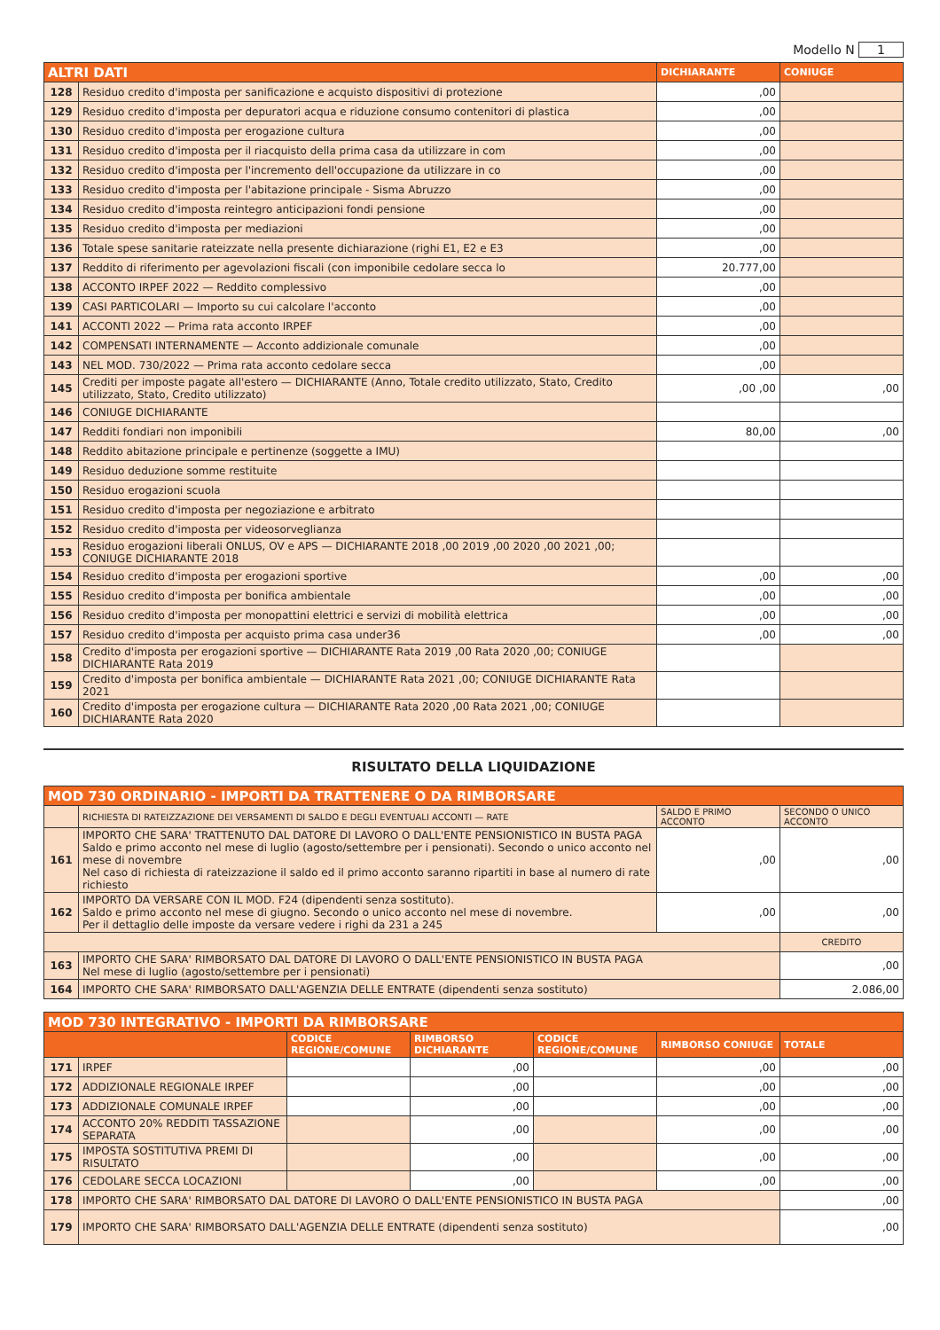Modello N 1
| ALTRI DATI | | DICHIARANTE | CONIUGE |
| --- | --- | --- | --- |
| 128 | Residuo credito d'imposta per sanificazione e acquisto dispositivi di protezione | ,00 | |
| 129 | Residuo credito d'imposta per depuratori acqua e riduzione consumo contenitori di plastica | ,00 | |
| 130 | Residuo credito d'imposta per erogazione cultura | ,00 | |
| 131 | Residuo credito d'imposta per il riacquisto della prima casa da utilizzare in com | ,00 | |
| 132 | Residuo credito d'imposta per l'incremento dell'occupazione da utilizzare in co | ,00 | |
| 133 | Residuo credito d'imposta per l'abitazione principale - Sisma Abruzzo | ,00 | |
| 134 | Residuo credito d'imposta reintegro anticipazioni fondi pensione | ,00 | |
| 135 | Residuo credito d'imposta per mediazioni | ,00 | |
| 136 | Totale spese sanitarie rateizzate nella presente dichiarazione (righi E1, E2 e E3 | ,00 | |
| 137 | Reddito di riferimento per agevolazioni fiscali (con imponibile cedolare secca lo | 20.777,00 | |
| 138 | ACCONTO IRPEF 2022 — Reddito complessivo | ,00 | |
| 139 | CASI PARTICOLARI — Importo su cui calcolare l'acconto | ,00 | |
| 141 | ACCONTI 2022 — Prima rata acconto IRPEF | ,00 | |
| 142 | COMPENSATI INTERNAMENTE — Acconto addizionale comunale | ,00 | |
| 143 | NEL MOD. 730/2022 — Prima rata acconto cedolare secca | ,00 | |
| 145 | Crediti per imposte pagate all'estero — DICHIARANTE (Anno, Totale credito utilizzato, Stato, Credito utilizzato, Stato, Credito utilizzato) | ,00 ,00 | ,00 |
| 146 | CONIUGE DICHIARANTE | | |
| 147 | Redditi fondiari non imponibili | 80,00 | ,00 |
| 148 | Reddito abitazione principale e pertinenze (soggette a IMU) | | |
| 149 | Residuo deduzione somme restituite | | |
| 150 | Residuo erogazioni scuola | | |
| 151 | Residuo credito d'imposta per negoziazione e arbitrato | | |
| 152 | Residuo credito d'imposta per videosorveglianza | | |
| 153 | Residuo erogazioni liberali ONLUS, OV e APS — DICHIARANTE 2018 ,00 2019 ,00 2020 ,00 2021 ,00; CONIUGE DICHIARANTE 2018 | | |
| 154 | Residuo credito d'imposta per erogazioni sportive | ,00 | ,00 |
| 155 | Residuo credito d'imposta per bonifica ambientale | ,00 | ,00 |
| 156 | Residuo credito d'imposta per monopattini elettrici e servizi di mobilità elettrica | ,00 | ,00 |
| 157 | Residuo credito d'imposta per acquisto prima casa under36 | ,00 | ,00 |
| 158 | Credito d'imposta per erogazioni sportive — DICHIARANTE Rata 2019 ,00 Rata 2020 ,00; CONIUGE DICHIARANTE Rata 2019 | | |
| 159 | Credito d'imposta per bonifica ambientale — DICHIARANTE Rata 2021 ,00; CONIUGE DICHIARANTE Rata 2021 | | |
| 160 | Credito d'imposta per erogazione cultura — DICHIARANTE Rata 2020 ,00 Rata 2021 ,00; CONIUGE DICHIARANTE Rata 2020 | | |
RISULTATO DELLA LIQUIDAZIONE
| MOD 730 ORDINARIO - IMPORTI DA TRATTENERE O DA RIMBORSARE | | | |
| | RICHIESTA DI RATEIZZAZIONE DEI VERSAMENTI DI SALDO E DEGLI EVENTUALI ACCONTI — RATE | SALDO E PRIMO ACCONTO | SECONDO O UNICO ACCONTO |
| 161 | IMPORTO CHE SARA' TRATTENUTO DAL DATORE DI LAVORO O DALL'ENTE PENSIONISTICO IN BUSTA PAGA Saldo e primo acconto nel mese di luglio (agosto/settembre per i pensionati). Secondo o unico acconto nel mese di novembre Nel caso di richiesta di rateizzazione il saldo ed il primo acconto saranno ripartiti in base al numero di rate richiesto | ,00 | ,00 |
| 162 | IMPORTO DA VERSARE CON IL MOD. F24 (dipendenti senza sostituto). Saldo e primo acconto nel mese di giugno. Secondo o unico acconto nel mese di novembre. Per il dettaglio delle imposte da versare vedere i righi da 231 a 245 | ,00 | ,00 |
| | | | CREDITO |
| 163 | IMPORTO CHE SARA' RIMBORSATO DAL DATORE DI LAVORO O DALL'ENTE PENSIONISTICO IN BUSTA PAGA Nel mese di luglio (agosto/settembre per i pensionati) | | ,00 |
| 164 | IMPORTO CHE SARA' RIMBORSATO DALL'AGENZIA DELLE ENTRATE (dipendenti senza sostituto) | | 2.086,00 |
| MOD 730 INTEGRATIVO - IMPORTI DA RIMBORSARE | | | | | | |
| | | CODICE REGIONE/COMUNE | RIMBORSO DICHIARANTE | CODICE REGIONE/COMUNE | RIMBORSO CONIUGE | TOTALE |
| 171 | IRPEF | | ,00 | | ,00 | ,00 |
| 172 | ADDIZIONALE REGIONALE IRPEF | | ,00 | | ,00 | ,00 |
| 173 | ADDIZIONALE COMUNALE IRPEF | | ,00 | | ,00 | ,00 |
| 174 | ACCONTO 20% REDDITI TASSAZIONE SEPARATA | | ,00 | | ,00 | ,00 |
| 175 | IMPOSTA SOSTITUTIVA PREMI DI RISULTATO | | ,00 | | ,00 | ,00 |
| 176 | CEDOLARE SECCA LOCAZIONI | | ,00 | | ,00 | ,00 |
| 178 | IMPORTO CHE SARA' RIMBORSATO DAL DATORE DI LAVORO O DALL'ENTE PENSIONISTICO IN BUSTA PAGA | | | | | ,00 |
| 179 | IMPORTO CHE SARA' RIMBORSATO DALL'AGENZIA DELLE ENTRATE (dipendenti senza sostituto) | | | | | ,00 |